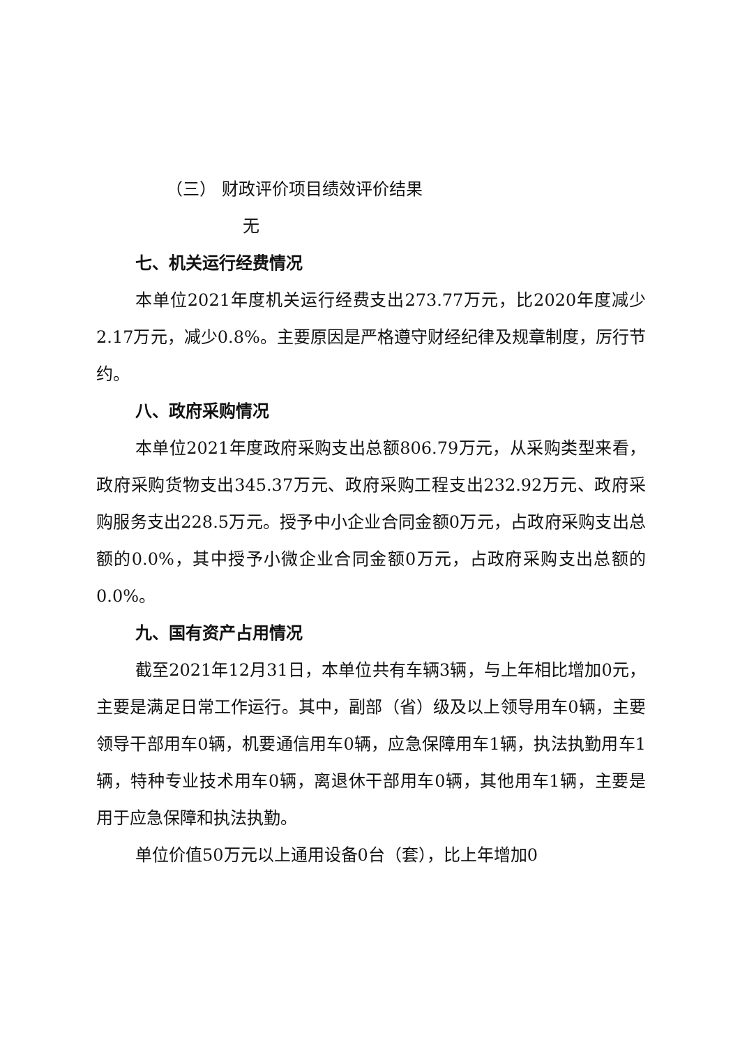（三） 财政评价项目绩效评价结果
无
七、机关运行经费情况
本单位2021年度机关运行经费支出273.77万元，比2020年度减少2.17万元，减少0.8%。主要原因是严格遵守财经纪律及规章制度，厉行节约。
八、政府采购情况
本单位2021年度政府采购支出总额806.79万元，从采购类型来看，政府采购货物支出345.37万元、政府采购工程支出232.92万元、政府采购服务支出228.5万元。授予中小企业合同金额0万元，占政府采购支出总额的0.0%，其中授予小微企业合同金额0万元，占政府采购支出总额的0.0%。
九、国有资产占用情况
截至2021年12月31日，本单位共有车辆3辆，与上年相比增加0元，主要是满足日常工作运行。其中，副部（省）级及以上领导用车0辆，主要领导干部用车0辆，机要通信用车0辆，应急保障用车1辆，执法执勤用车1辆，特种专业技术用车0辆，离退休干部用车0辆，其他用车1辆，主要是用于应急保障和执法执勤。
单位价值50万元以上通用设备0台（套），比上年增加0